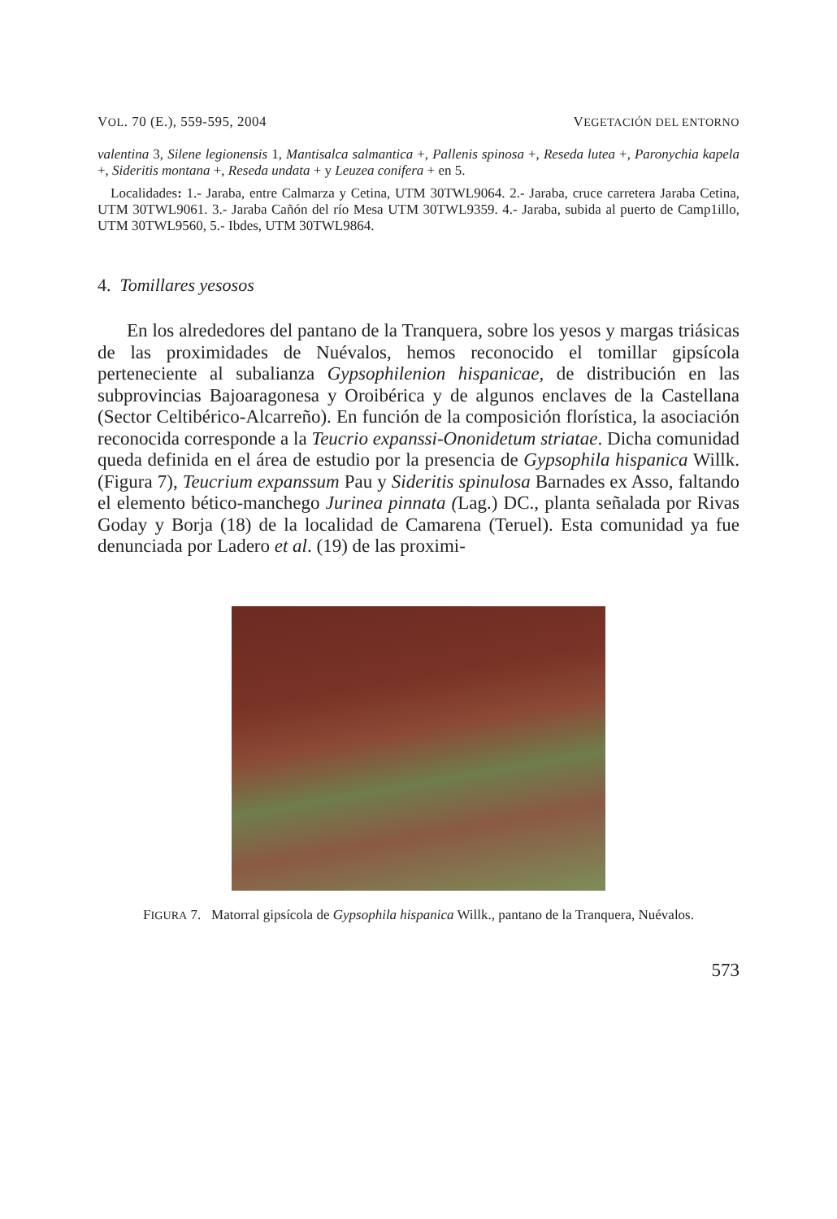VOL. 70 (E.), 559-595, 2004 VEGETACIÓN DEL ENTORNO
valentina 3, Silene legionensis 1, Mantisalca salmantica +, Pallenis spinosa +, Reseda lutea +, Paronychia kapela +, Sideritis montana +, Reseda undata + y Leuzea conifera + en 5.
Localidades: 1.- Jaraba, entre Calmarza y Cetina, UTM 30TWL9064. 2.- Jaraba, cruce carretera Jaraba Cetina, UTM 30TWL9061. 3.- Jaraba Cañón del río Mesa UTM 30TWL9359. 4.- Jaraba, subida al puerto de Camp1illo, UTM 30TWL9560, 5.- Ibdes, UTM 30TWL9864.
4. Tomillares yesosos
En los alrededores del pantano de la Tranquera, sobre los yesos y margas triásicas de las proximidades de Nuévalos, hemos reconocido el tomillar gipsícola perteneciente al subalianza Gypsophilenion hispanicae, de distribución en las subprovincias Bajoaragonesa y Oroibérica y de algunos enclaves de la Castellana (Sector Celtibérico-Alcarreño). En función de la composición florística, la asociación reconocida corresponde a la Teucrio expanssi-Ononidetum striatae. Dicha comunidad queda definida en el área de estudio por la presencia de Gypsophila hispanica Willk. (Figura 7), Teucrium expanssum Pau y Sideritis spinulosa Barnades ex Asso, faltando el elemento bético-manchego Jurinea pinnata (Lag.) DC., planta señalada por Rivas Goday y Borja (18) de la localidad de Camarena (Teruel). Esta comunidad ya fue denunciada por Ladero et al. (19) de las proximi-
FIGURA 7. Matorral gipsícola de Gypsophila hispanica Willk., pantano de la Tranquera, Nuévalos.
573